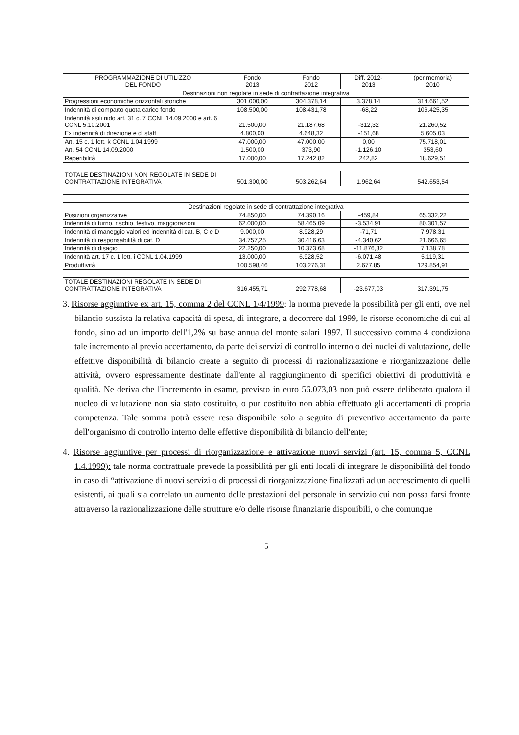| PROGRAMMAZIONE DI UTILIZZO DEL FONDO | Fondo 2013 | Fondo 2012 | Diff. 2012- 2013 | (per memoria) 2010 |
| --- | --- | --- | --- | --- |
| Destinazioni non regolate in sede di contrattazione integrativa | | | | |
| Progressioni economiche orizzontali storiche | 301.000,00 | 304.378,14 | 3.378,14 | 314.661,52 |
| Indennità di comparto quota carico fondo | 108.500,00 | 108.431,78 | -68,22 | 106.425,35 |
| Indennità asili nido art. 31 c. 7 CCNL 14.09.2000 e art. 6 CCNL 5.10.2001 | 21.500,00 | 21.187,68 | -312,32 | 21.260,52 |
| Ex indennità di direzione e di staff | 4.800,00 | 4.648,32 | -151,68 | 5.605,03 |
| Art. 15 c. 1 lett. k CCNL 1.04.1999 | 47.000,00 | 47.000,00 | 0,00 | 75.718,01 |
| Art. 54 CCNL 14.09.2000 | 1.500,00 | 373,90 | -1.126,10 | 353,60 |
| Reperibilità | 17.000,00 | 17.242,82 | 242,82 | 18.629,51 |
| TOTALE DESTINAZIONI NON REGOLATE IN SEDE DI CONTRATTAZIONE INTEGRATIVA | 501.300,00 | 503.262,64 | 1.962,64 | 542.653,54 |
| Destinazioni regolate in sede di contrattazione integrativa | | | | |
| Posizioni organizzative | 74.850,00 | 74.390,16 | -459,84 | 65.332,22 |
| Indennità di turno, rischio, festivo, maggiorazioni | 62.000,00 | 58.465,09 | -3.534,91 | 80.301,57 |
| Indennità di maneggio valori ed indennità di cat. B, C e D | 9.000,00 | 8.928,29 | -71,71 | 7.978,31 |
| Indennità di responsabilità di cat. D | 34.757,25 | 30.416,63 | -4.340,62 | 21.666,65 |
| Indennità di disagio | 22.250,00 | 10.373,68 | -11.876,32 | 7.138,78 |
| Indennità art. 17 c. 1 lett. i CCNL 1.04.1999 | 13.000,00 | 6.928,52 | -6.071,48 | 5.119,31 |
| Produttività | 100.598,46 | 103.276,31 | 2.677,85 | 129.854,91 |
| TOTALE DESTINAZIONI REGOLATE IN SEDE DI CONTRATTAZIONE INTEGRATIVA | 316.455,71 | 292.778,68 | -23.677,03 | 317.391,75 |
3. Risorse aggiuntive ex art. 15, comma 2 del CCNL 1/4/1999: la norma prevede la possibilità per gli enti, ove nel bilancio sussista la relativa capacità di spesa, di integrare, a decorrere dal 1999, le risorse economiche di cui al fondo, sino ad un importo dell'1,2% su base annua del monte salari 1997. Il successivo comma 4 condiziona tale incremento al previo accertamento, da parte dei servizi di controllo interno o dei nuclei di valutazione, delle effettive disponibilità di bilancio create a seguito di processi di razionalizzazione e riorganizzazione delle attività, ovvero espressamente destinate dall'ente al raggiungimento di specifici obiettivi di produttività e qualità. Ne deriva che l'incremento in esame, previsto in euro 56.073,03 non può essere deliberato qualora il nucleo di valutazione non sia stato costituito, o pur costituito non abbia effettuato gli accertamenti di propria competenza. Tale somma potrà essere resa disponibile solo a seguito di preventivo accertamento da parte dell'organismo di controllo interno delle effettive disponibilità di bilancio dell'ente;
4. Risorse aggiuntive per processi di riorganizzazione e attivazione nuovi servizi (art. 15, comma 5, CCNL 1.4.1999): tale norma contrattuale prevede la possibilità per gli enti locali di integrare le disponibilità del fondo in caso di “attivazione di nuovi servizi o di processi di riorganizzazione finalizzati ad un accrescimento di quelli esistenti, ai quali sia correlato un aumento delle prestazioni del personale in servizio cui non possa farsi fronte attraverso la razionalizzazione delle strutture e/o delle risorse finanziarie disponibili, o che comunque
5